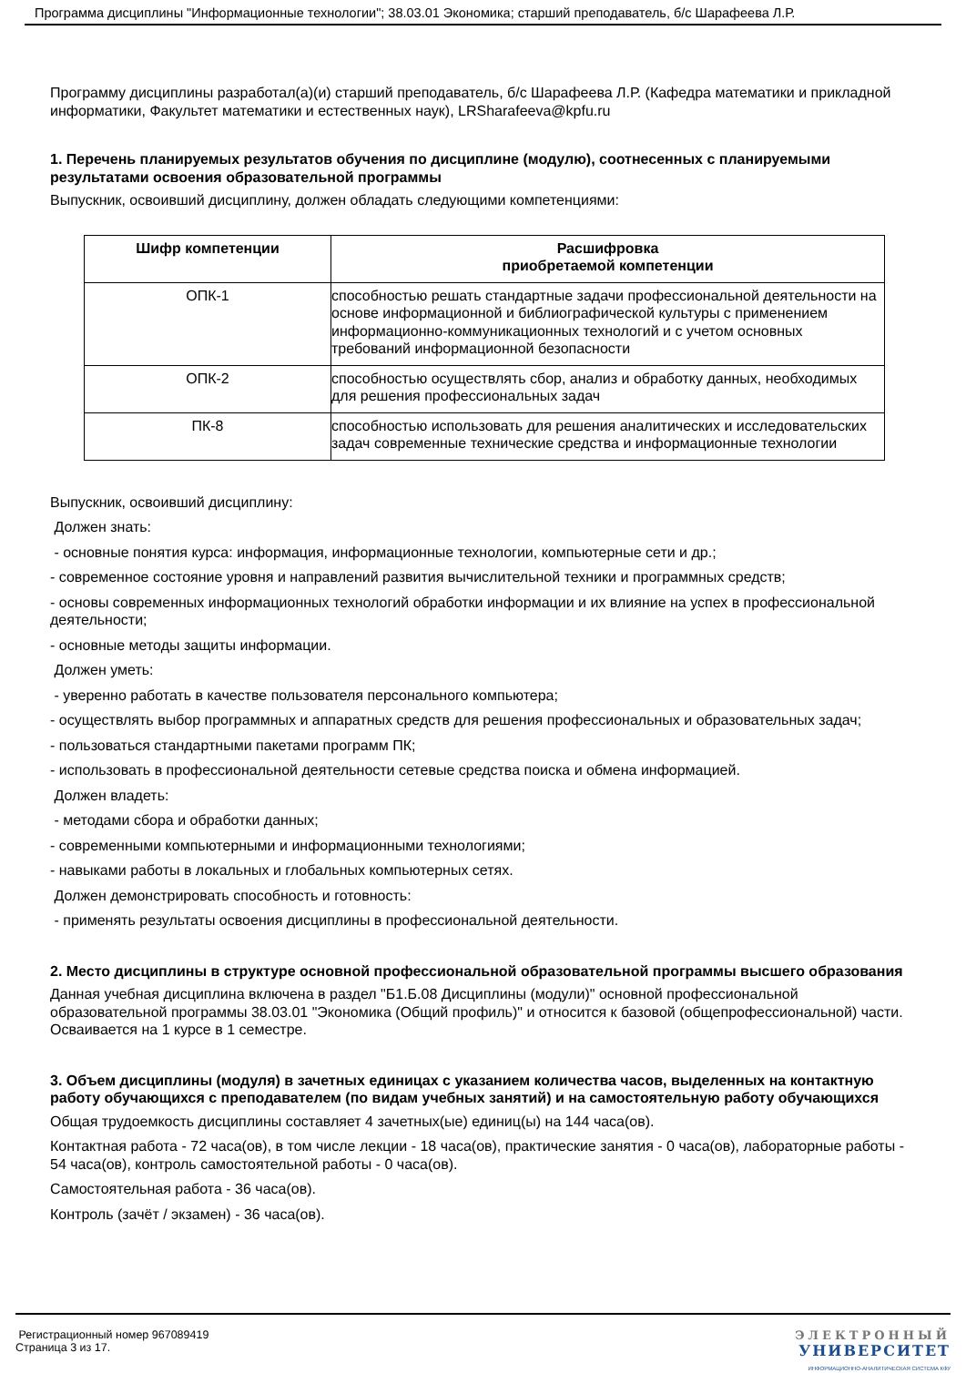Программа дисциплины "Информационные технологии"; 38.03.01 Экономика; старший преподаватель, б/с Шарафеева Л.Р.
Программу дисциплины разработал(а)(и) старший преподаватель, б/с Шарафеева Л.Р. (Кафедра математики и прикладной информатики, Факультет математики и естественных наук), LRSharafeeva@kpfu.ru
1. Перечень планируемых результатов обучения по дисциплине (модулю), соотнесенных с планируемыми результатами освоения образовательной программы
Выпускник, освоивший дисциплину, должен обладать следующими компетенциями:
| Шифр компетенции | Расшифровка приобретаемой компетенции |
| --- | --- |
| ОПК-1 | способностью решать стандартные задачи профессиональной деятельности на основе информационной и библиографической культуры с применением информационно-коммуникационных технологий и с учетом основных требований информационной безопасности |
| ОПК-2 | способностью осуществлять сбор, анализ и обработку данных, необходимых для решения профессиональных задач |
| ПК-8 | способностью использовать для решения аналитических и исследовательских задач современные технические средства и информационные технологии |
Выпускник, освоивший дисциплину:
Должен знать:
- основные понятия курса: информация, информационные технологии, компьютерные сети и др.;
- современное состояние уровня и направлений развития вычислительной техники и программных средств;
- основы современных информационных технологий обработки информации и их влияние на успех в профессиональной деятельности;
- основные методы защиты информации.
Должен уметь:
- уверенно работать в качестве пользователя персонального компьютера;
- осуществлять выбор программных и аппаратных средств для решения профессиональных и образовательных задач;
- пользоваться стандартными пакетами программ ПК;
- использовать в профессиональной деятельности сетевые средства поиска и обмена информацией.
Должен владеть:
- методами сбора и обработки данных;
- современными компьютерными и информационными технологиями;
- навыками работы в локальных и глобальных компьютерных сетях.
Должен демонстрировать способность и готовность:
- применять результаты освоения дисциплины в профессиональной деятельности.
2. Место дисциплины в структуре основной профессиональной образовательной программы высшего образования
Данная учебная дисциплина включена в раздел "Б1.Б.08 Дисциплины (модули)" основной профессиональной образовательной программы 38.03.01 "Экономика (Общий профиль)" и относится к базовой (общепрофессиональной) части.
Осваивается на 1 курсе в 1 семестре.
3. Объем дисциплины (модуля) в зачетных единицах с указанием количества часов, выделенных на контактную работу обучающихся с преподавателем (по видам учебных занятий) и на самостоятельную работу обучающихся
Общая трудоемкость дисциплины составляет 4 зачетных(ые) единиц(ы) на 144 часа(ов).
Контактная работа - 72 часа(ов), в том числе лекции - 18 часа(ов), практические занятия - 0 часа(ов), лабораторные работы - 54 часа(ов), контроль самостоятельной работы - 0 часа(ов).
Самостоятельная работа - 36 часа(ов).
Контроль (зачёт / экзамен) - 36 часа(ов).
Регистрационный номер 967089419
Страница 3 из 17.
ЭЛЕКТРОННЫЙ
УНИВЕРСИТЕТ
ИНФОРМАЦИОННО-АНАЛИТИЧЕСКАЯ СИСТЕМА КФУ